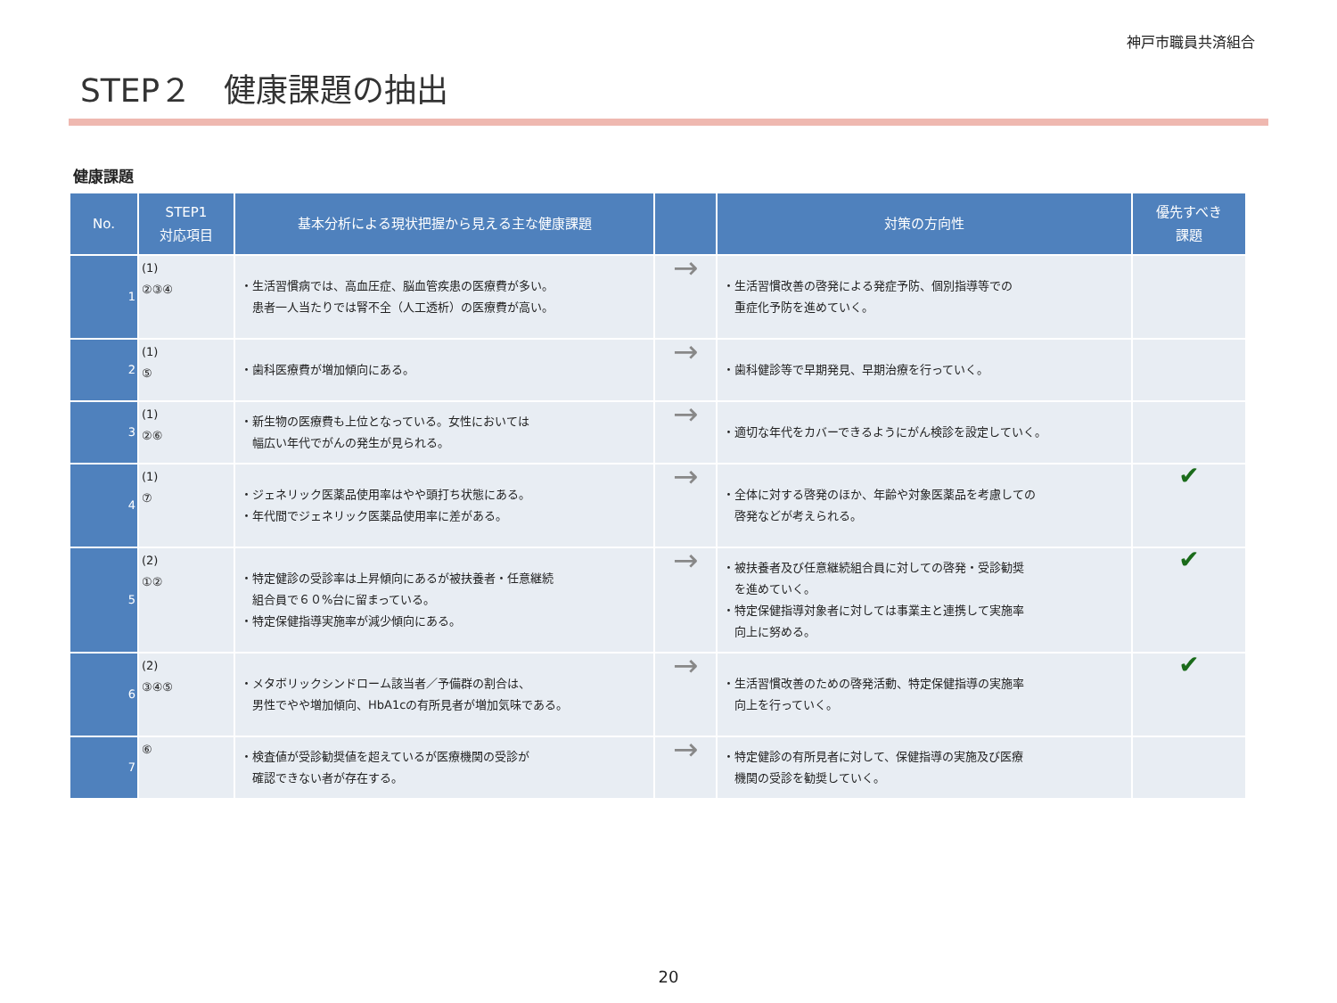神戸市職員共済組合
STEP２　健康課題の抽出
健康課題
| No. | STEP1 対応項目 | 基本分析による現状把握から見える主な健康課題 | | 対策の方向性 | 優先すべき 課題 |
| --- | --- | --- | --- | --- | --- |
| 1 | (1) ②③④ | ・生活習慣病では、高血圧症、脳血管疾患の医療費が多い。 患者一人当たりでは腎不全（人工透析）の医療費が高い。 | → | ・生活習慣改善の啓発による発症予防、個別指導等での 重症化予防を進めていく。 | |
| 2 | (1) ⑤ | ・歯科医療費が増加傾向にある。 | → | ・歯科健診等で早期発見、早期治療を行っていく。 | |
| 3 | (1) ②⑥ | ・新生物の医療費も上位となっている。女性においては 幅広い年代でがんの発生が見られる。 | → | ・適切な年代をカバーできるようにがん検診を設定していく。 | |
| 4 | (1) ⑦ | ・ジェネリック医薬品使用率はやや頭打ち状態にある。 ・年代間でジェネリック医薬品使用率に差がある。 | → | ・全体に対する啓発のほか、年齢や対象医薬品を考慮しての 啓発などが考えられる。 | ✔ |
| 5 | (2) ①② | ・特定健診の受診率は上昇傾向にあるが被扶養者・任意継続 組合員で６０%台に留まっている。 ・特定保健指導実施率が減少傾向にある。 | → | ・被扶養者及び任意継続組合員に対しての啓発・受診勧奨 を進めていく。 ・特定保健指導対象者に対しては事業主と連携して実施率 向上に努める。 | ✔ |
| 6 | (2) ③④⑤ | ・メタボリックシンドローム該当者／予備群の割合は、 男性でやや増加傾向、HbA1cの有所見者が増加気味である。 | → | ・生活習慣改善のための啓発活動、特定保健指導の実施率 向上を行っていく。 | ✔ |
| 7 | ⑥ | ・検査値が受診勧奨値を超えているが医療機関の受診が 確認できない者が存在する。 | → | ・特定健診の有所見者に対して、保健指導の実施及び医療 機関の受診を勧奨していく。 | |
20